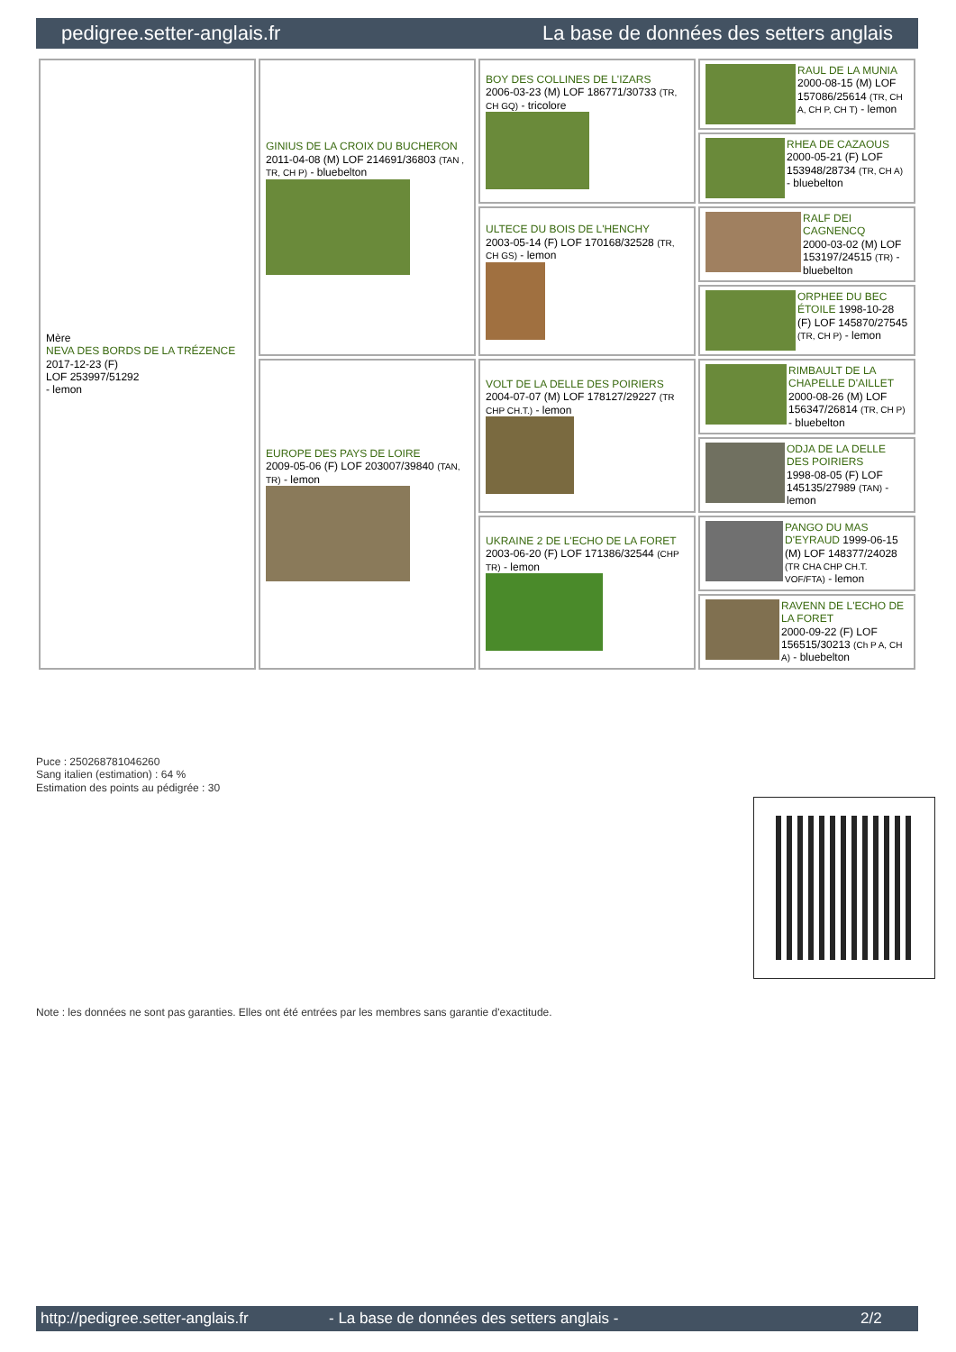pedigree.setter-anglais.fr La base de données des setters anglais
| Mère NEVA DES BORDS DE LA TRÉZENCE 2017-12-23 (F) LOF 253997/51292 - lemon | GINIUS DE LA CROIX DU BUCHERON 2011-04-08 (M) LOF 214691/36803 (TAN , TR, CH P) - bluebelton | BOY DES COLLINES DE L'IZARS 2006-03-23 (M) LOF 186771/30733 (TR, CH GQ) - tricolore | RAUL DE LA MUNIA 2000-08-15 (M) LOF 157086/25614 (TR, CH A, CH P, CH T) - lemon |
| | | | RHEA DE CAZAOUS 2000-05-21 (F) LOF 153948/28734 (TR, CH A) - bluebelton |
| | | ULTECE DU BOIS DE L'HENCHY 2003-05-14 (F) LOF 170168/32528 (TR, CH GS) - lemon | RALF DEI CAGNENCQ 2000-03-02 (M) LOF 153197/24515 (TR) - bluebelton |
| | | | ORPHEE DU BEC ÉTOILE 1998-10-28 (F) LOF 145870/27545 (TR, CH P) - lemon |
| | EUROPE DES PAYS DE LOIRE 2009-05-06 (F) LOF 203007/39840 (TAN, TR) - lemon | VOLT DE LA DELLE DES POIRIERS 2004-07-07 (M) LOF 178127/29227 (TR CHP CH.T.) - lemon | RIMBAULT DE LA CHAPELLE D'AILLET 2000-08-26 (M) LOF 156347/26814 (TR, CH P) - bluebelton |
| | | | ODJA DE LA DELLE DES POIRIERS 1998-08-05 (F) LOF 145135/27989 (TAN) - lemon |
| | | UKRAINE 2 DE L'ECHO DE LA FORET 2003-06-20 (F) LOF 171386/32544 (CHP TR) - lemon | PANGO DU MAS D'EYRAUD 1999-06-15 (M) LOF 148377/24028 (TR CHA CHP CH.T. VOF/FTA) - lemon |
| | | | RAVENN DE L'ECHO DE LA FORET 2000-09-22 (F) LOF 156515/30213 (Ch P A, CH A) - bluebelton |
Puce : 250268781046260
Sang italien (estimation) : 64 %
Estimation des points au pédigrée : 30
Note : les données ne sont pas garanties. Elles ont été entrées par les membres sans garantie d'exactitude.
http://pedigree.setter-anglais.fr - La base de données des setters anglais - 2/2